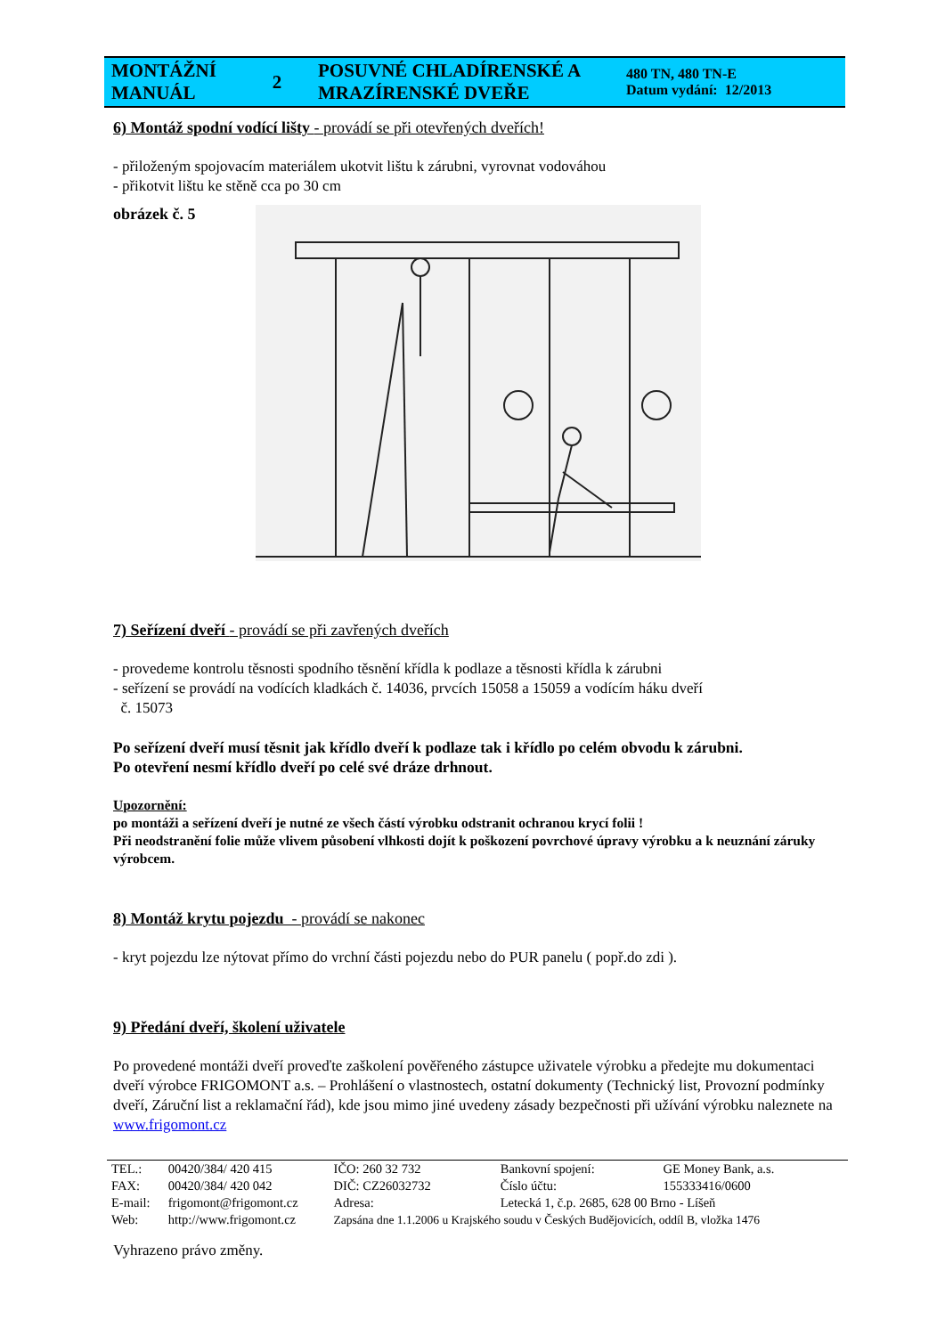| MONTÁŽNÍ MANUÁL | 2 | POSUVNÉ CHLADÍRENSKÉ A MRAZÍRENSKÉ DVEŘE | 480 TN, 480 TN-E Datum vydání: 12/2013 |
6) Montáž spodní vodící lišty - provádí se při otevřených dveřích!
- přiloženým spojovacím materiálem ukotvit lištu k zárubni, vyrovnat vodováhou
- přikotvit lištu ke stěně cca po 30 cm
obrázek č. 5
7) Seřízení dveří - provádí se při zavřených dveřích
- provedeme kontrolu těsnosti spodního těsnění křídla k podlaze a těsnosti křídla k zárubni
- seřízení se provádí na vodících kladkách č. 14036, prvcích 15058 a 15059 a vodícím háku dveří
č. 15073
Po seřízení dveří musí těsnit jak křídlo dveří k podlaze tak i křídlo po celém obvodu k zárubni.
Po otevření nesmí křídlo dveří po celé své dráze drhnout.
Upozornění:
po montáži a seřízení dveří je nutné ze všech částí výrobku odstranit ochranou krycí folii !
Při neodstranění folie může vlivem působení vlhkosti dojít k poškození povrchové úpravy výrobku a k neuznání záruky výrobcem.
8) Montáž krytu pojezdu - provádí se nakonec
- kryt pojezdu lze nýtovat přímo do vrchní části pojezdu nebo do PUR panelu ( popř.do zdi ).
9) Předání dveří, školení uživatele
Po provedené montáži dveří proveďte zaškolení pověřeného zástupce uživatele výrobku a předejte mu dokumentaci dveří výrobce FRIGOMONT a.s. – Prohlášení o vlastnostech, ostatní dokumenty (Technický list, Provozní podmínky dveří, Záruční list a reklamační řád), kde jsou mimo jiné uvedeny zásady bezpečnosti při užívání výrobku naleznete na www.frigomont.cz
| TEL.: | 00420/384/ 420 415 | IČO: 260 32 732 | Bankovní spojení: | GE Money Bank, a.s. |
| FAX: | 00420/384/ 420 042 | DIČ: CZ26032732 | Číslo účtu: | 155333416/0600 |
| E-mail: | frigomont@frigomont.cz | Adresa: | Letecká 1, č.p. 2685, 628 00 Brno - Líšeň | |
| Web: | http://www.frigomont.cz | Zapsána dne 1.1.2006 u Krajského soudu v Českých Budějovicích, oddíl B, vložka 1476 | | |
Vyhrazeno právo změny.